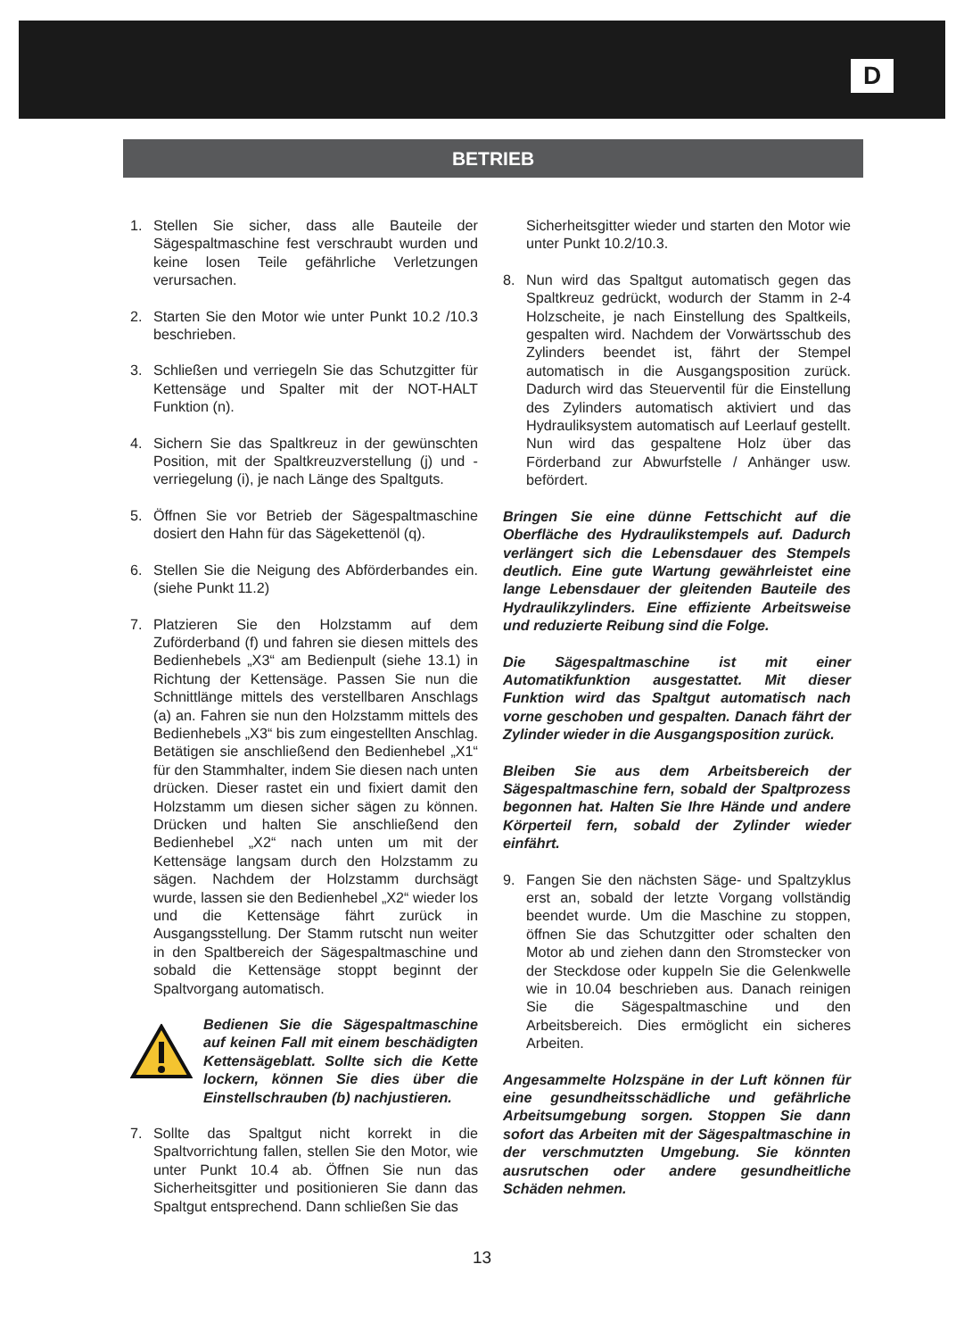D
BETRIEB
1. Stellen Sie sicher, dass alle Bauteile der Sägespaltmaschine fest verschraubt wurden und keine losen Teile gefährliche Verletzungen verursachen.
2. Starten Sie den Motor wie unter Punkt 10.2 /10.3 beschrieben.
3. Schließen und verriegeln Sie das Schutzgitter für Kettensäge und Spalter mit der NOT-HALT Funktion (n).
4. Sichern Sie das Spaltkreuz in der gewünschten Position, mit der Spaltkreuzverstellung (j) und -verriegelung (i), je nach Länge des Spaltguts.
5. Öffnen Sie vor Betrieb der Sägespaltmaschine dosiert den Hahn für das Sägekettenöl (q).
6. Stellen Sie die Neigung des Abförderbandes ein. (siehe Punkt 11.2)
7. Platzieren Sie den Holzstamm auf dem Zuförderband (f) und fahren sie diesen mittels des Bedienhebels „X3“ am Bedienpult (siehe 13.1) in Richtung der Kettensäge. Passen Sie nun die Schnittlänge mittels des verstellbaren Anschlags (a) an. Fahren sie nun den Holzstamm mittels des Bedienhebels „X3“ bis zum eingestellten Anschlag. Betätigen sie anschließend den Bedienhebel „X1“ für den Stammhalter, indem Sie diesen nach unten drücken. Dieser rastet ein und fixiert damit den Holzstamm um diesen sicher sägen zu können. Drücken und halten Sie anschließend den Bedienhebel „X2“ nach unten um mit der Kettensäge langsam durch den Holzstamm zu sägen. Nachdem der Holzstamm durchsägt wurde, lassen sie den Bedienhebel „X2“ wieder los und die Kettensäge fährt zurück in Ausgangsstellung. Der Stamm rutscht nun weiter in den Spaltbereich der Sägespaltmaschine und sobald die Kettensäge stoppt beginnt der Spaltvorgang automatisch.
Bedienen Sie die Sägespaltmaschine auf keinen Fall mit einem beschädigten Kettensägeblatt. Sollte sich die Kette lockern, können Sie dies über die Einstellschrauben (b) nachjustieren.
7. Sollte das Spaltgut nicht korrekt in die Spaltvorrichtung fallen, stellen Sie den Motor, wie unter Punkt 10.4 ab. Öffnen Sie nun das Sicherheitsgitter und positionieren Sie dann das Spaltgut entsprechend. Dann schließen Sie das
Sicherheitsgitter wieder und starten den Motor wie unter Punkt 10.2/10.3.
8. Nun wird das Spaltgut automatisch gegen das Spaltkreuz gedrückt, wodurch der Stamm in 2-4 Holzscheite, je nach Einstellung des Spaltkeils, gespalten wird. Nachdem der Vorwärtsschub des Zylinders beendet ist, fährt der Stempel automatisch in die Ausgangsposition zurück. Dadurch wird das Steuerventil für die Einstellung des Zylinders automatisch aktiviert und das Hydrauliksystem automatisch auf Leerlauf gestellt. Nun wird das gespaltene Holz über das Förderband zur Abwurfstelle / Anhänger usw. befördert.
Bringen Sie eine dünne Fettschicht auf die Oberfläche des Hydraulikstempels auf. Dadurch verlängert sich die Lebensdauer des Stempels deutlich. Eine gute Wartung gewährleistet eine lange Lebensdauer der gleitenden Bauteile des Hydraulikzylinders. Eine effiziente Arbeitsweise und reduzierte Reibung sind die Folge.
Die Sägespaltmaschine ist mit einer Automatikfunktion ausgestattet. Mit dieser Funktion wird das Spaltgut automatisch nach vorne geschoben und gespalten. Danach fährt der Zylinder wieder in die Ausgangsposition zurück.
Bleiben Sie aus dem Arbeitsbereich der Sägespaltmaschine fern, sobald der Spaltprozess begonnen hat. Halten Sie Ihre Hände und andere Körperteil fern, sobald der Zylinder wieder einfährt.
9. Fangen Sie den nächsten Säge- und Spaltzyklus erst an, sobald der letzte Vorgang vollständig beendet wurde. Um die Maschine zu stoppen, öffnen Sie das Schutzgitter oder schalten den Motor ab und ziehen dann den Stromstecker von der Steckdose oder kuppeln Sie die Gelenkwelle wie in 10.04 beschrieben aus. Danach reinigen Sie die Sägespaltmaschine und den Arbeitsbereich. Dies ermöglicht ein sicheres Arbeiten.
Angesammelte Holzspäne in der Luft können für eine gesundheitsschädliche und gefährliche Arbeitsumgebung sorgen. Stoppen Sie dann sofort das Arbeiten mit der Sägespaltmaschine in der verschmutzten Umgebung. Sie könnten ausrutschen oder andere gesundheitliche Schäden nehmen.
13